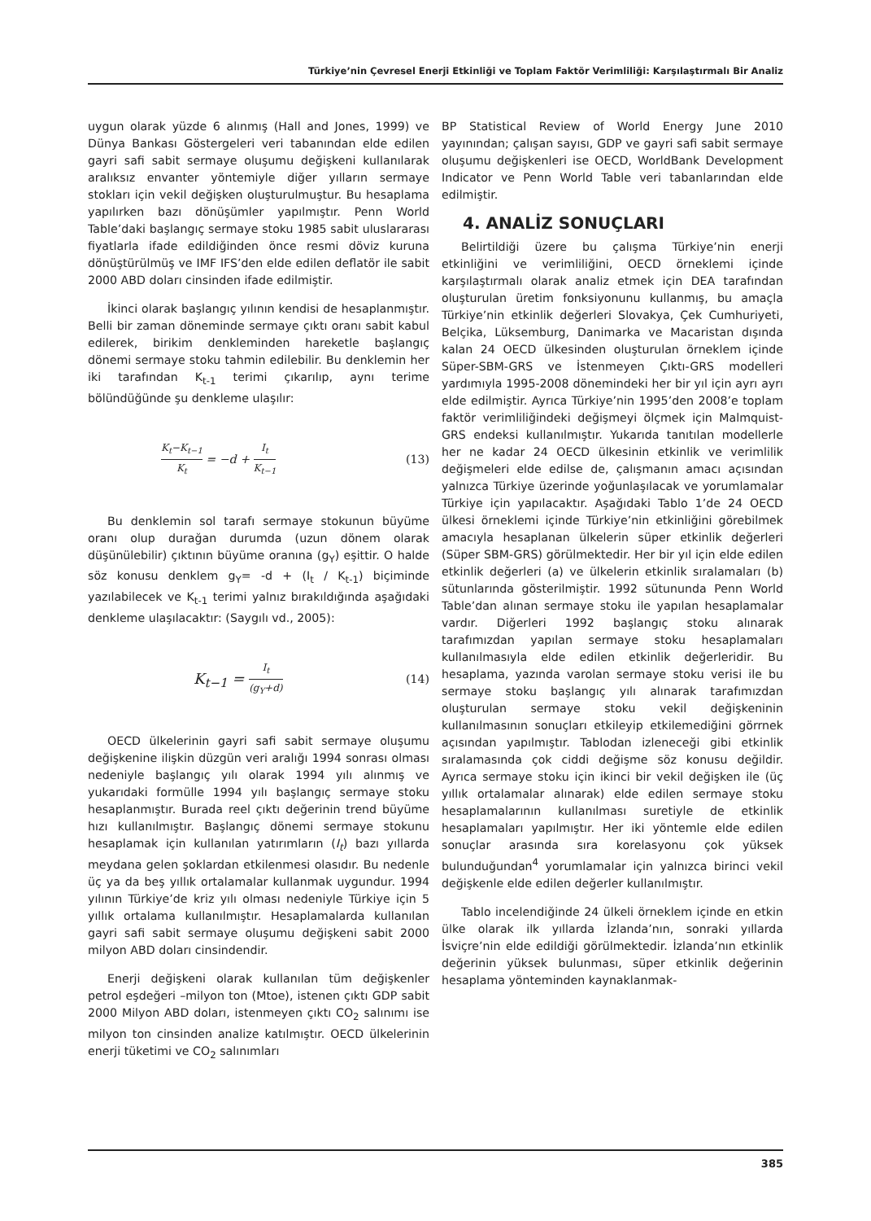Türkiye’nin Çevresel Enerji Etkinliği ve Toplam Faktör Verimliliği: Karşılaştırmalı Bir Analiz
uygun olarak yüzde 6 alınmış (Hall and Jones, 1999) ve Dünya Bankası Göstergeleri veri tabanından elde edilen gayri safi sabit sermaye oluşumu değişkeni kullanılarak aralıksız envanter yöntemiyle diğer yılların sermaye stokları için vekil değişken oluşturulmuştur. Bu hesaplama yapılırken bazı dönüşümler yapılmıştır. Penn World Table’daki başlangıç sermaye stoku 1985 sabit uluslararası fiyatlarla ifade edildiğinden önce resmi döviz kuruna dönüştürülmüş ve IMF IFS’den elde edilen deflatör ile sabit 2000 ABD doları cinsinden ifade edilmiştir.
İkinci olarak başlangıç yılının kendisi de hesaplanmıştır. Belli bir zaman döneminde sermaye çıktı oranı sabit kabul edilerek, birikim denkleminden hareketle başlangıç dönemi sermaye stoku tahmin edilebilir. Bu denklemin her iki tarafından K<sub>t-1</sub> terimi çıkarılıp, aynı terime bölündüğünde şu denkleme ulaşılır:
K<sub>t</sub>−K<sub>t−1</sub> K<sub>t</sub> = −d + I<sub>t</sub> K<sub>t−1</sub> (13)
Bu denklemin sol tarafı sermaye stokunun büyüme oranı olup durağan durumda (uzun dönem olarak düşünülebilir) çıktının büyüme oranına (g<sub>Y</sub>) eşittir. O halde söz konusu denklem g<sub>Y</sub>= -d + (I<sub>t</sub> / K<sub>t-1</sub>) biçiminde yazılabilecek ve K<sub>t-1</sub> terimi yalnız bırakıldığında aşağıdaki denkleme ulaşılacaktır: (Saygılı vd., 2005):
K<sub>t−1</sub> = I<sub>t</sub> (g<sub>Y</sub>+d) (14)
OECD ülkelerinin gayri safi sabit sermaye oluşumu değişkenine ilişkin düzgün veri aralığı 1994 sonrası olması nedeniyle başlangıç yılı olarak 1994 yılı alınmış ve yukarıdaki formülle 1994 yılı başlangıç sermaye stoku hesaplanmıştır. Burada reel çıktı değerinin trend büyüme hızı kullanılmıştır. Başlangıç dönemi sermaye stokunu hesaplamak için kullanılan yatırımların (I<sub>t</sub>) bazı yıllarda meydana gelen şoklardan etkilenmesi olasıdır. Bu nedenle üç ya da beş yıllık ortalamalar kullanmak uygundur. 1994 yılının Türkiye’de kriz yılı olması nedeniyle Türkiye için 5 yıllık ortalama kullanılmıştır. Hesaplamalarda kullanılan gayri safi sabit sermaye oluşumu değişkeni sabit 2000 milyon ABD doları cinsindendir.
Enerji değişkeni olarak kullanılan tüm değişkenler petrol eşdeğeri –milyon ton (Mtoe), istenen çıktı GDP sabit 2000 Milyon ABD doları, istenmeyen çıktı CO<sub>2</sub> salınımı ise milyon ton cinsinden analize katılmıştır. OECD ülkelerinin enerji tüketimi ve CO<sub>2</sub> salınımları
BP Statistical Review of World Energy June 2010 yayınından; çalışan sayısı, GDP ve gayri safi sabit sermaye oluşumu değişkenleri ise OECD, WorldBank Development Indicator ve Penn World Table veri tabanlarından elde edilmiştir.
4. ANALİZ SONUÇLARI
Belirtildiği üzere bu çalışma Türkiye’nin enerji etkinliğini ve verimliliğini, OECD örneklemi içinde karşılaştırmalı olarak analiz etmek için DEA tarafından oluşturulan üretim fonksiyonunu kullanmış, bu amaçla Türkiye’nin etkinlik değerleri Slovakya, Çek Cumhuriyeti, Belçika, Lüksemburg, Danimarka ve Macaristan dışında kalan 24 OECD ülkesinden oluşturulan örneklem içinde Süper-SBM-GRS ve İstenmeyen Çıktı-GRS modelleri yardımıyla 1995-2008 dönemindeki her bir yıl için ayrı ayrı elde edilmiştir. Ayrıca Türkiye’nin 1995’den 2008’e toplam faktör verimliliğindeki değişmeyi ölçmek için Malmquist-GRS endeksi kullanılmıştır. Yukarıda tanıtılan modellerle her ne kadar 24 OECD ülkesinin etkinlik ve verimlilik değişmeleri elde edilse de, çalışmanın amacı açısından yalnızca Türkiye üzerinde yoğunlaşılacak ve yorumlamalar Türkiye için yapılacaktır. Aşağıdaki Tablo 1’de 24 OECD ülkesi örneklemi içinde Türkiye’nin etkinliğini görebilmek amacıyla hesaplanan ülkelerin süper etkinlik değerleri (Süper SBM-GRS) görülmektedir. Her bir yıl için elde edilen etkinlik değerleri (a) ve ülkelerin etkinlik sıralamaları (b) sütunlarında gösterilmiştir. 1992 sütununda Penn World Table’dan alınan sermaye stoku ile yapılan hesaplamalar vardır. Diğerleri 1992 başlangıç stoku alınarak tarafımızdan yapılan sermaye stoku hesaplamaları kullanılmasıyla elde edilen etkinlik değerleridir. Bu hesaplama, yazında varolan sermaye stoku verisi ile bu sermaye stoku başlangıç yılı alınarak tarafımızdan oluşturulan sermaye stoku vekil değişkeninin kullanılmasının sonuçları etkileyip etkilemediğini görrnek açısından yapılmıştır. Tablodan izleneceği gibi etkinlik sıralamasında çok ciddi değişme söz konusu değildir. Ayrıca sermaye stoku için ikinci bir vekil değişken ile (üç yıllık ortalamalar alınarak) elde edilen sermaye stoku hesaplamalarının kullanılması suretiyle de etkinlik hesaplamaları yapılmıştır. Her iki yöntemle elde edilen sonuçlar arasında sıra korelasyonu çok yüksek bulunduğundan<sup>4</sup> yorumlamalar için yalnızca birinci vekil değişkenle elde edilen değerler kullanılmıştır.
Tablo incelendiğinde 24 ülkeli örneklem içinde en etkin ülke olarak ilk yıllarda İzlanda’nın, sonraki yıllarda İsviçre’nin elde edildiği görülmektedir. İzlanda’nın etkinlik değerinin yüksek bulunması, süper etkinlik değerinin hesaplama yönteminden kaynaklanmak-
385